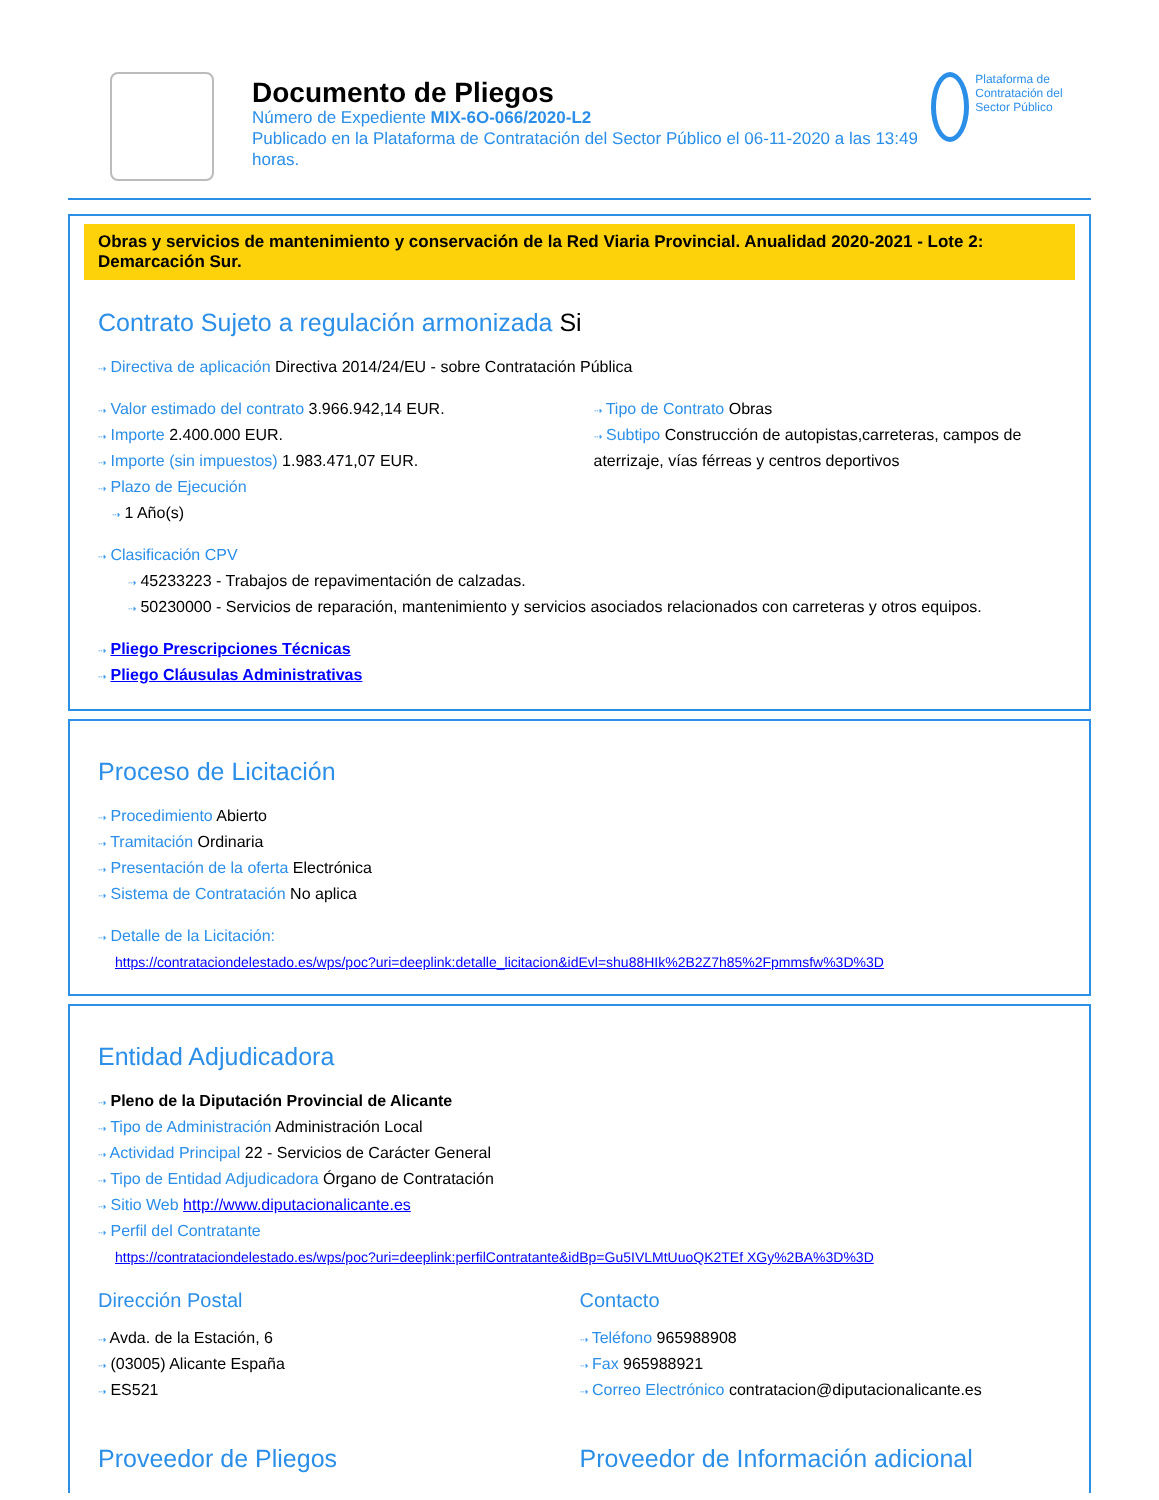Documento de Pliegos
Número de Expediente MIX-6O-066/2020-L2
Publicado en la Plataforma de Contratación del Sector Público el 06-11-2020 a las 13:49 horas.
Plataforma de Contratación del Sector Público
Obras y servicios de mantenimiento y conservación de la Red Viaria Provincial. Anualidad 2020-2021 - Lote 2: Demarcación Sur.
Contrato Sujeto a regulación armonizada Si
⇢ Directiva de aplicación Directiva 2014/24/EU - sobre Contratación Pública
⇢ Valor estimado del contrato 3.966.942,14 EUR.
⇢ Importe 2.400.000 EUR.
⇢ Importe (sin impuestos) 1.983.471,07 EUR.
⇢ Plazo de Ejecución
⇢ 1 Año(s)
⇢ Tipo de Contrato Obras
⇢ Subtipo Construcción de autopistas,carreteras, campos de aterrizaje, vías férreas y centros deportivos
⇢ Clasificación CPV
⇢ 45233223 - Trabajos de repavimentación de calzadas.
⇢ 50230000 - Servicios de reparación, mantenimiento y servicios asociados relacionados con carreteras y otros equipos.
⇢ Pliego Prescripciones Técnicas
⇢ Pliego Cláusulas Administrativas
Proceso de Licitación
⇢ Procedimiento Abierto
⇢ Tramitación Ordinaria
⇢ Presentación de la oferta Electrónica
⇢ Sistema de Contratación No aplica
⇢ Detalle de la Licitación:
https://contrataciondelestado.es/wps/poc?uri=deeplink:detalle_licitacion&idEvl=shu88HIk%2B2Z7h85%2Fpmmsfw%3D%3D
Entidad Adjudicadora
⇢ Pleno de la Diputación Provincial de Alicante
⇢ Tipo de Administración Administración Local
⇢ Actividad Principal 22 - Servicios de Carácter General
⇢ Tipo de Entidad Adjudicadora Órgano de Contratación
⇢ Sitio Web http://www.diputacionalicante.es
⇢ Perfil del Contratante
https://contrataciondelestado.es/wps/poc?uri=deeplink:perfilContratante&idBp=Gu5IVLMtUuoQK2TEf XGy%2BA%3D%3D
Dirección Postal
⇢ Avda. de la Estación, 6
⇢ (03005) Alicante España
⇢ ES521
Contacto
⇢ Teléfono 965988908
⇢ Fax 965988921
⇢ Correo Electrónico contratacion@diputacionalicante.es
Proveedor de Pliegos Proveedor de Información adicional